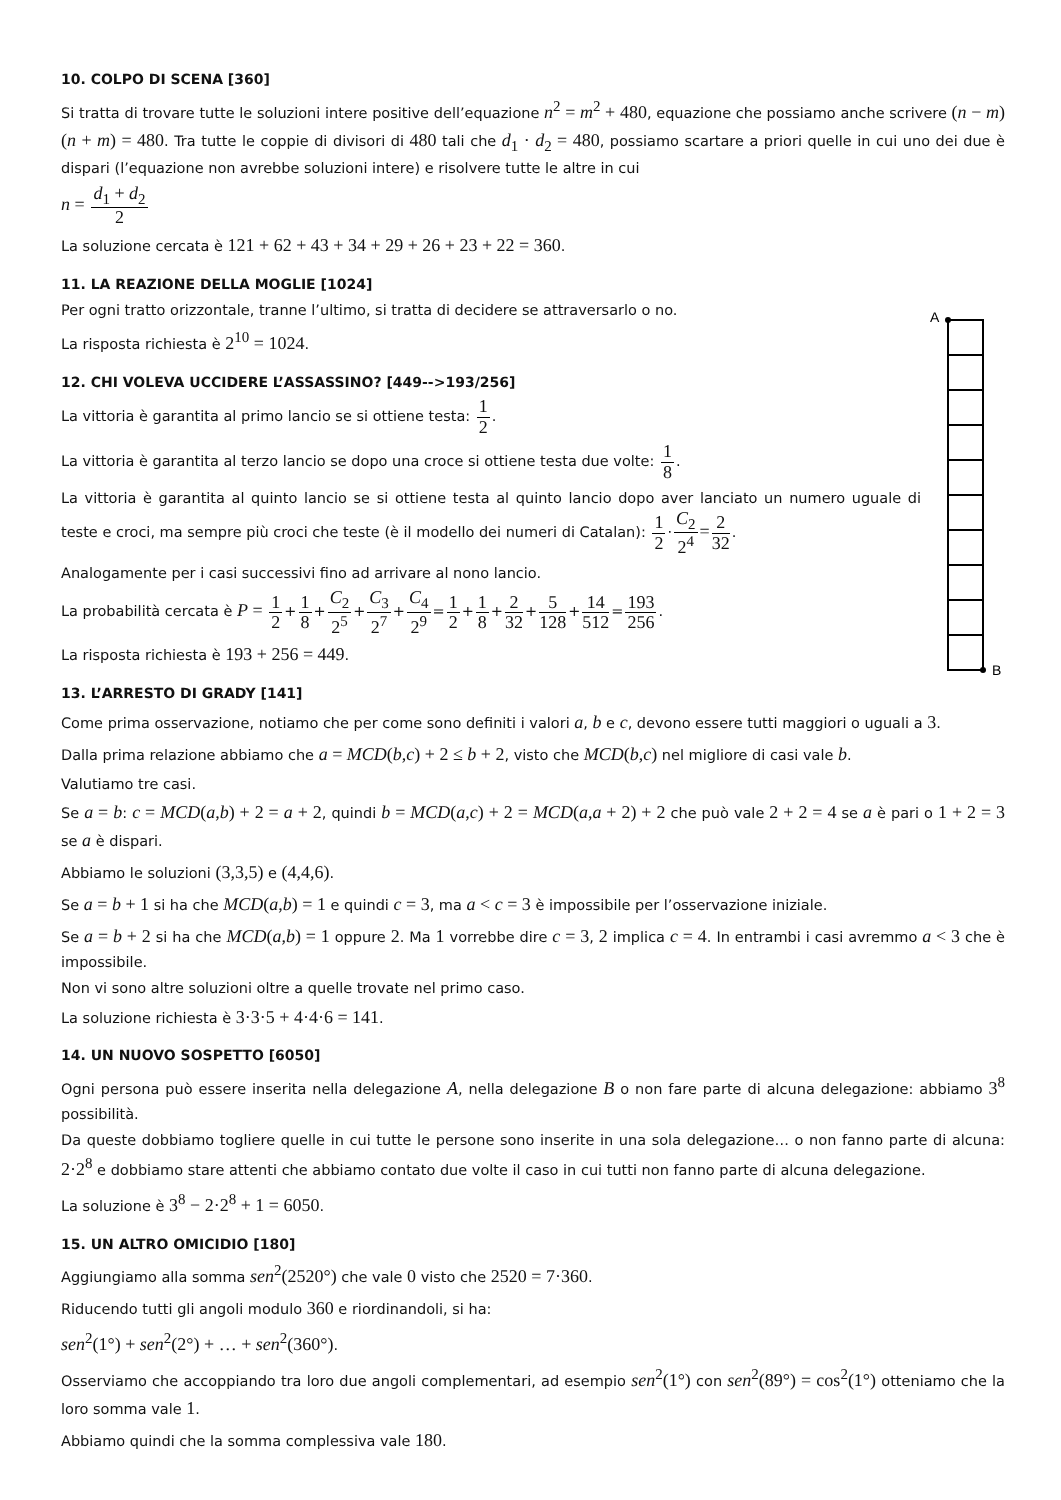10. COLPO DI SCENA [360]
Si tratta di trovare tutte le soluzioni intere positive dell’equazione n<sup>2</sup> = m<sup>2</sup> + 480, equazione che possiamo anche scrivere (n − m)(n + m) = 480. Tra tutte le coppie di divisori di 480 tali che d<sub>1</sub> · d<sub>2</sub> = 480, possiamo scartare a priori quelle in cui uno dei due è dispari (l’equazione non avrebbe soluzioni intere) e risolvere tutte le altre in cui
n = d<sub>1</sub> + d<sub>2</sub> 2
La soluzione cercata è 121 + 62 + 43 + 34 + 29 + 26 + 23 + 22 = 360.
11. LA REAZIONE DELLA MOGLIE [1024]
Per ogni tratto orizzontale, tranne l’ultimo, si tratta di decidere se attraversarlo o no.
La risposta richiesta è 2<sup>10</sup> = 1024.
A
B
12. CHI VOLEVA UCCIDERE L’ASSASSINO? [449-->193/256]
La vittoria è garantita al primo lancio se si ottiene testa: 1 2.
La vittoria è garantita al terzo lancio se dopo una croce si ottiene testa due volte: 1 8.
La vittoria è garantita al quinto lancio se si ottiene testa al quinto lancio dopo aver lanciato un numero uguale di teste e croci, ma sempre più croci che teste (è il modello dei numeri di Catalan): 1 2·C<sub>2</sub> 2<sup>4</sup>=2 32.
Analogamente per i casi successivi fino ad arrivare al nono lancio.
La probabilità cercata è P = 1 2+1 8+C<sub>2</sub> 2<sup>5</sup>+C<sub>3</sub> 2<sup>7</sup>+C<sub>4</sub> 2<sup>9</sup>=1 2+1 8+2 32+5 128+14 512=193 256.
La risposta richiesta è 193 + 256 = 449.
13. L’ARRESTO DI GRADY [141]
Come prima osservazione, notiamo che per come sono definiti i valori a, b e c, devono essere tutti maggiori o uguali a 3.
Dalla prima relazione abbiamo che a = MCD(b,c) + 2 ≤ b + 2, visto che MCD(b,c) nel migliore di casi vale b.
Valutiamo tre casi.
Se a = b: c = MCD(a,b) + 2 = a + 2, quindi b = MCD(a,c) + 2 = MCD(a,a + 2) + 2 che può vale 2 + 2 = 4 se a è pari o 1 + 2 = 3 se a è dispari.
Abbiamo le soluzioni (3,3,5) e (4,4,6).
Se a = b + 1 si ha che MCD(a,b) = 1 e quindi c = 3, ma a < c = 3 è impossibile per l’osservazione iniziale.
Se a = b + 2 si ha che MCD(a,b) = 1 oppure 2. Ma 1 vorrebbe dire c = 3, 2 implica c = 4. In entrambi i casi avremmo a < 3 che è impossibile.
Non vi sono altre soluzioni oltre a quelle trovate nel primo caso.
La soluzione richiesta è 3·3·5 + 4·4·6 = 141.
14. UN NUOVO SOSPETTO [6050]
Ogni persona può essere inserita nella delegazione A, nella delegazione B o non fare parte di alcuna delegazione: abbiamo 3<sup>8</sup> possibilità.
Da queste dobbiamo togliere quelle in cui tutte le persone sono inserite in una sola delegazione… o non fanno parte di alcuna: 2·2<sup>8</sup> e dobbiamo stare attenti che abbiamo contato due volte il caso in cui tutti non fanno parte di alcuna delegazione.
La soluzione è 3<sup>8</sup> − 2·2<sup>8</sup> + 1 = 6050.
15. UN ALTRO OMICIDIO [180]
Aggiungiamo alla somma sen<sup>2</sup>(2520°) che vale 0 visto che 2520 = 7·360.
Riducendo tutti gli angoli modulo 360 e riordinandoli, si ha:
sen<sup>2</sup>(1°) + sen<sup>2</sup>(2°) + … + sen<sup>2</sup>(360°).
Osserviamo che accoppiando tra loro due angoli complementari, ad esempio sen<sup>2</sup>(1°) con sen<sup>2</sup>(89°) = cos<sup>2</sup>(1°) otteniamo che la loro somma vale 1.
Abbiamo quindi che la somma complessiva vale 180.